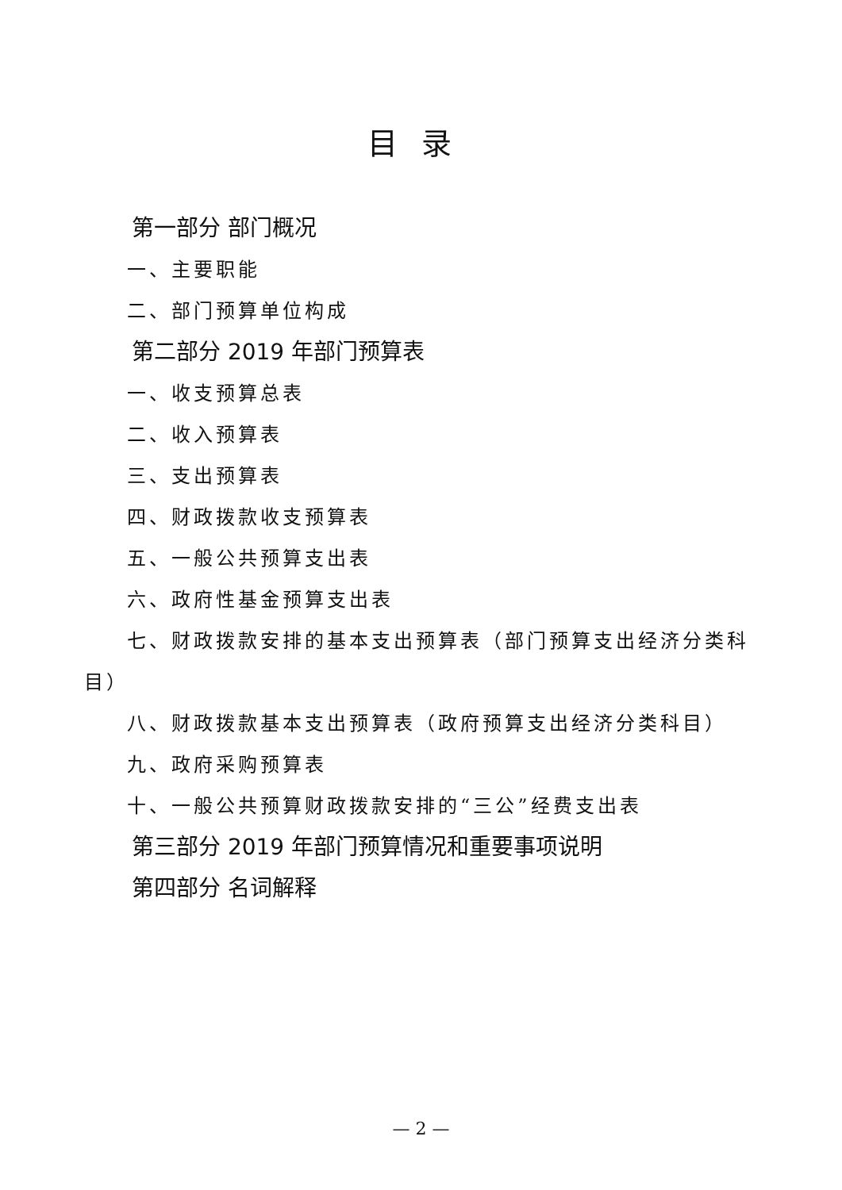目录
第一部分 部门概况
一、主要职能
二、部门预算单位构成
第二部分 2019 年部门预算表
一、收支预算总表
二、收入预算表
三、支出预算表
四、财政拨款收支预算表
五、一般公共预算支出表
六、政府性基金预算支出表
七、财政拨款安排的基本支出预算表（部门预算支出经济分类科目）
八、财政拨款基本支出预算表（政府预算支出经济分类科目）
九、政府采购预算表
十、一般公共预算财政拨款安排的“三公”经费支出表
第三部分 2019 年部门预算情况和重要事项说明
第四部分 名词解释
— 2 —